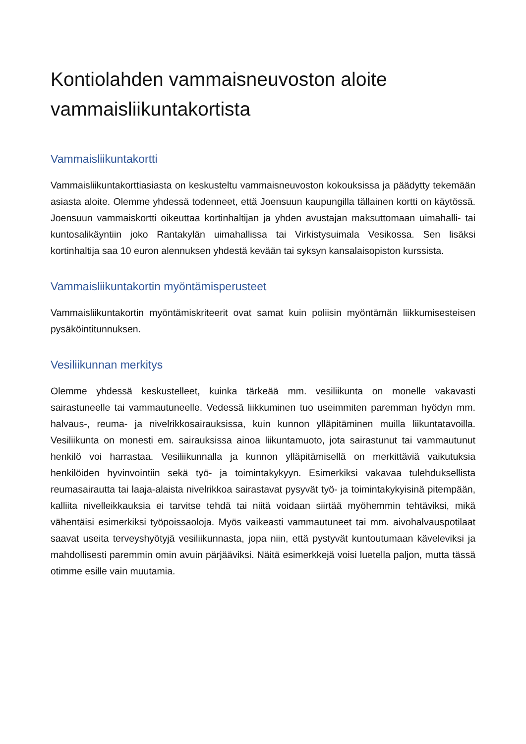Kontiolahden vammaisneuvoston aloite vammaisliikuntakortista
Vammaisliikuntakortti
Vammaisliikuntakorttiasiasta on keskusteltu vammaisneuvoston kokouksissa ja päädytty tekemään asiasta aloite. Olemme yhdessä todenneet, että Joensuun kaupungilla tällainen kortti on käytössä. Joensuun vammaiskortti oikeuttaa kortinhaltijan ja yhden avustajan maksuttomaan uimahalli- tai kuntosalikäyntiin joko Rantakylän uimahallissa tai Virkistysuimala Vesikossa. Sen lisäksi kortinhaltija saa 10 euron alennuksen yhdestä kevään tai syksyn kansalaisopiston kurssista.
Vammaisliikuntakortin myöntämisperusteet
Vammaisliikuntakortin myöntämiskriteerit ovat samat kuin poliisin myöntämän liikkumisesteisen pysäköintitunnuksen.
Vesiliikunnan merkitys
Olemme yhdessä keskustelleet, kuinka tärkeää mm. vesiliikunta on monelle vakavasti sairastuneelle tai vammautuneelle. Vedessä liikkuminen tuo useimmiten paremman hyödyn mm. halvaus-, reuma- ja nivelrikkosairauksissa, kuin kunnon ylläpitäminen muilla liikuntatavoilla. Vesiliikunta on monesti em. sairauksissa ainoa liikuntamuoto, jota sairastunut tai vammautunut henkilö voi harrastaa. Vesiliikunnalla ja kunnon ylläpitämisellä on merkittäviä vaikutuksia henkilöiden hyvinvointiin sekä työ- ja toimintakykyyn. Esimerkiksi vakavaa tulehduksellista reumasairautta tai laaja-alaista nivelrikkoa sairastavat pysyvät työ- ja toimintakykyisinä pitempään, kalliita nivelleikkauksia ei tarvitse tehdä tai niitä voidaan siirtää myöhemmin tehtäviksi, mikä vähentäisi esimerkiksi työpoissaoloja. Myös vaikeasti vammautuneet tai mm. aivohalvauspotilaat saavat useita terveyshyötyjä vesiliikunnasta, jopa niin, että pystyvät kuntoutumaan käveleviksi ja mahdollisesti paremmin omin avuin pärjääviksi. Näitä esimerkkejä voisi luetella paljon, mutta tässä otimme esille vain muutamia.